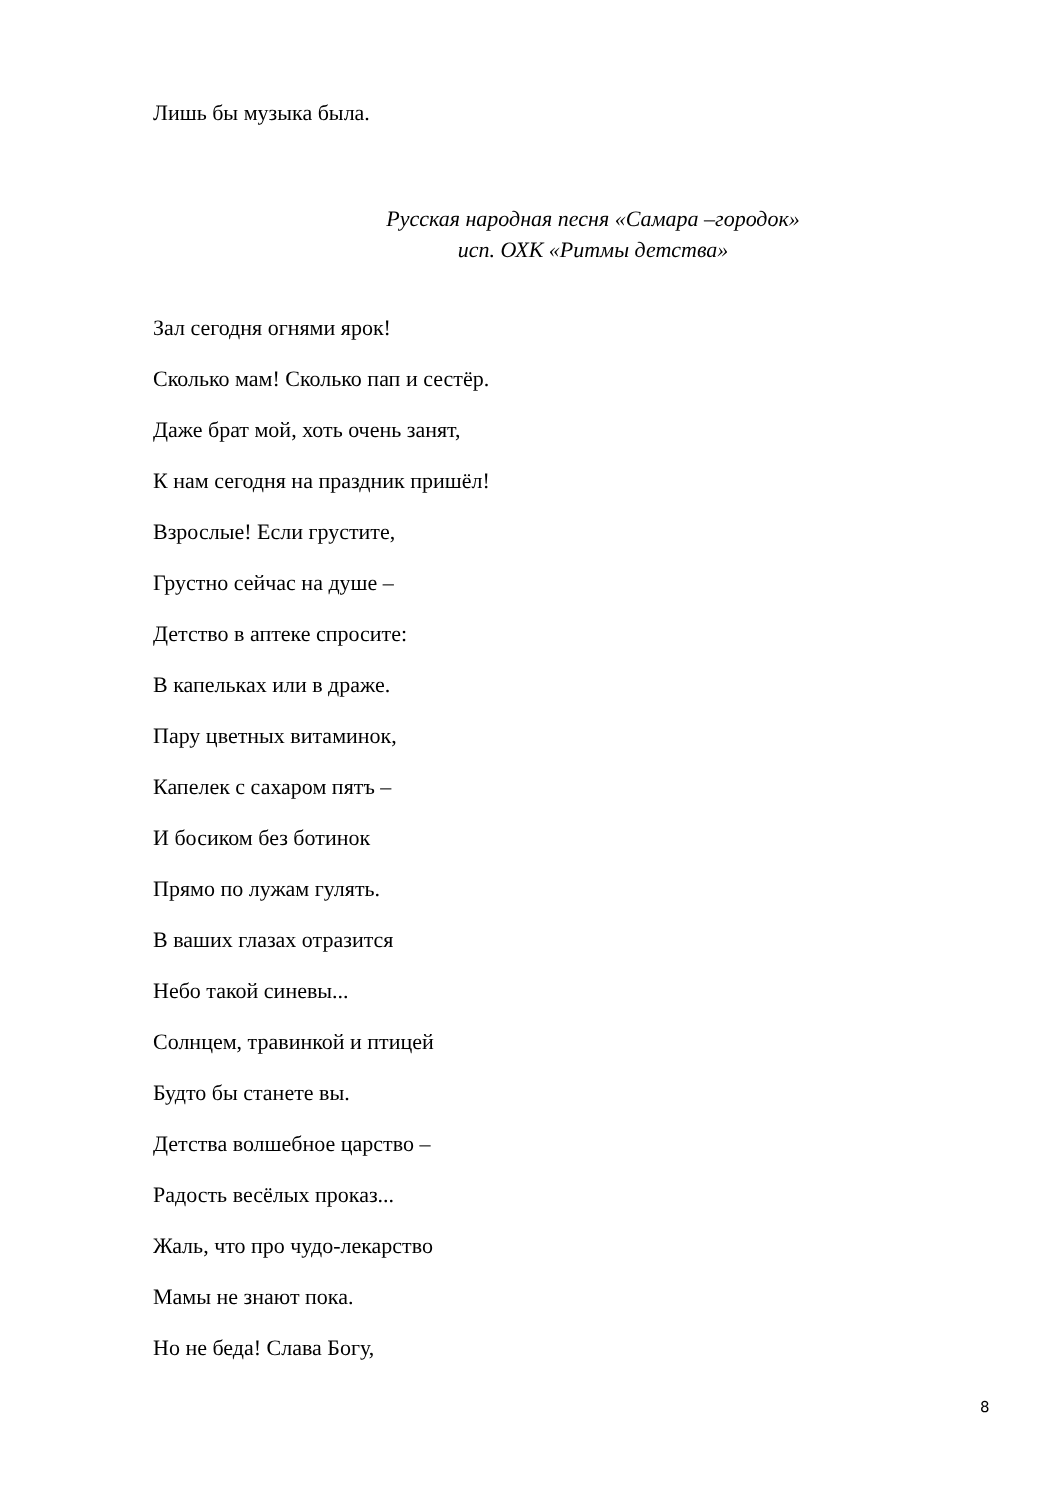Лишь бы музыка была.
Русская народная песня «Самара –городок»
исп. ОХК «Ритмы детства»
Зал сегодня огнями ярок!
Сколько мам! Сколько пап и сестёр.
Даже брат мой, хоть очень занят,
К нам сегодня на праздник пришёл!
Взрослые! Если грустите,
Грустно сейчас на душе –
Детство в аптеке спросите:
В капельках или в драже.
Пару цветных витаминок,
Капелек с сахаром пятъ –
И босиком без ботинок
Прямо по лужам гулять.
В ваших глазах отразится
Небо такой синевы...
Солнцем, травинкой и птицей
Будто бы станете вы.
Детства волшебное царство –
Радость весёлых проказ...
Жаль, что про чудо-лекарство
Мамы не знают пока.
Но не беда! Слава Богу,
8